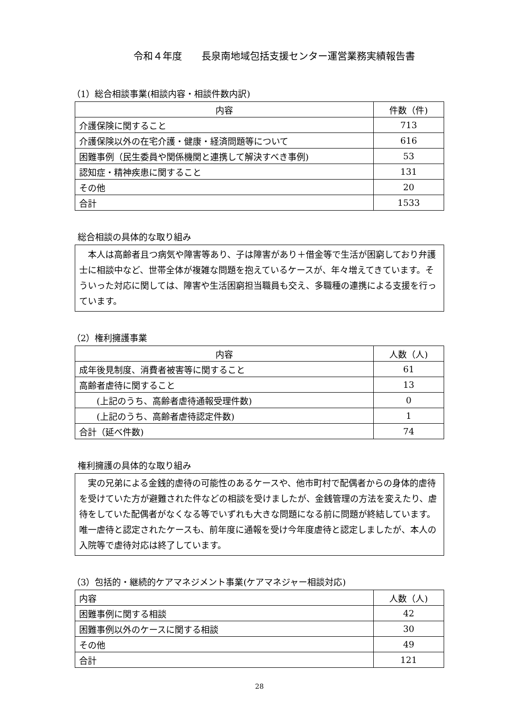令和４年度　　長泉南地域包括支援センター運営業務実績報告書
（1）総合相談事業(相談内容・相談件数内訳)
| 内容 | 件数（件) |
| --- | --- |
| 介護保険に関すること | 713 |
| 介護保険以外の在宅介護・健康・経済問題等について | 616 |
| 困難事例（民生委員や関係機関と連携して解決すべき事例) | 53 |
| 認知症・精神疾患に関すること | 131 |
| その他 | 20 |
| 合計 | 1533 |
総合相談の具体的な取り組み
　本人は高齢者且つ病気や障害等あり、子は障害があり＋借金等で生活が困窮しており弁護士に相談中など、世帯全体が複雑な問題を抱えているケースが、年々増えてきています。そういった対応に関しては、障害や生活困窮担当職員も交え、多職種の連携による支援を行っています。
（2）権利擁護事業
| 内容 | 人数（人) |
| --- | --- |
| 成年後見制度、消費者被害等に関すること | 61 |
| 高齢者虐待に関すること | 13 |
| (上記のうち、高齢者虐待通報受理件数) | 0 |
| (上記のうち、高齢者虐待認定件数) | 1 |
| 合計（延べ件数) | 74 |
権利擁護の具体的な取り組み
　実の兄弟による金銭的虐待の可能性のあるケースや、他市町村で配偶者からの身体的虐待を受けていた方が避難された件などの相談を受けましたが、金銭管理の方法を変えたり、虐待をしていた配偶者がなくなる等でいずれも大きな問題になる前に問題が終結しています。唯一虐待と認定されたケースも、前年度に通報を受け今年度虐待と認定しましたが、本人の入院等で虐待対応は終了しています。
（3）包括的・継続的ケアマネジメント事業(ケアマネジャー相談対応)
| 内容 | 人数（人) |
| --- | --- |
| 困難事例に関する相談 | 42 |
| 困難事例以外のケースに関する相談 | 30 |
| その他 | 49 |
| 合計 | 121 |
28